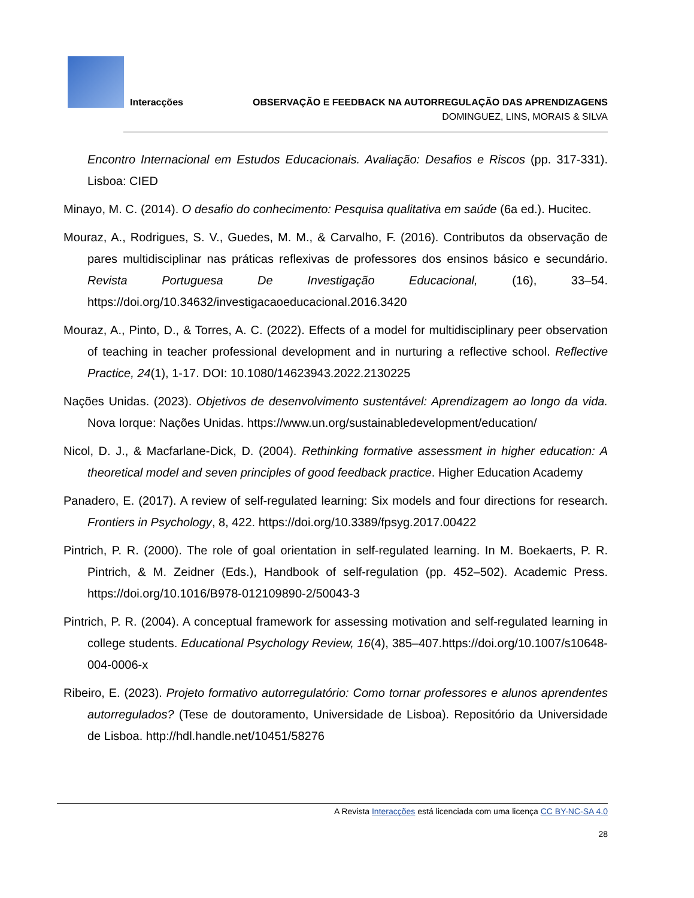Interacções OBSERVAÇÃO E FEEDBACK NA AUTORREGULAÇÃO DAS APRENDIZAGENS
DOMINGUEZ, LINS, MORAIS & SILVA
Encontro Internacional em Estudos Educacionais. Avaliação: Desafios e Riscos (pp. 317-331). Lisboa: CIED
Minayo, M. C. (2014). O desafio do conhecimento: Pesquisa qualitativa em saúde (6a ed.). Hucitec.
Mouraz, A., Rodrigues, S. V., Guedes, M. M., & Carvalho, F. (2016). Contributos da observação de pares multidisciplinar nas práticas reflexivas de professores dos ensinos básico e secundário. Revista Portuguesa De Investigação Educacional, (16), 33–54. https://doi.org/10.34632/investigacaoeducacional.2016.3420
Mouraz, A., Pinto, D., & Torres, A. C. (2022). Effects of a model for multidisciplinary peer observation of teaching in teacher professional development and in nurturing a reflective school. Reflective Practice, 24(1), 1-17. DOI: 10.1080/14623943.2022.2130225
Nações Unidas. (2023). Objetivos de desenvolvimento sustentável: Aprendizagem ao longo da vida. Nova Iorque: Nações Unidas. https://www.un.org/sustainabledevelopment/education/
Nicol, D. J., & Macfarlane-Dick, D. (2004). Rethinking formative assessment in higher education: A theoretical model and seven principles of good feedback practice. Higher Education Academy
Panadero, E. (2017). A review of self-regulated learning: Six models and four directions for research. Frontiers in Psychology, 8, 422. https://doi.org/10.3389/fpsyg.2017.00422
Pintrich, P. R. (2000). The role of goal orientation in self-regulated learning. In M. Boekaerts, P. R. Pintrich, & M. Zeidner (Eds.), Handbook of self-regulation (pp. 452–502). Academic Press. https://doi.org/10.1016/B978-012109890-2/50043-3
Pintrich, P. R. (2004). A conceptual framework for assessing motivation and self-regulated learning in college students. Educational Psychology Review, 16(4), 385–407.https://doi.org/10.1007/s10648-004-0006-x
Ribeiro, E. (2023). Projeto formativo autorregulatório: Como tornar professores e alunos aprendentes autorregulados? (Tese de doutoramento, Universidade de Lisboa). Repositório da Universidade de Lisboa. http://hdl.handle.net/10451/58276
A Revista Interacções está licenciada com uma licença CC BY-NC-SA 4.0
28